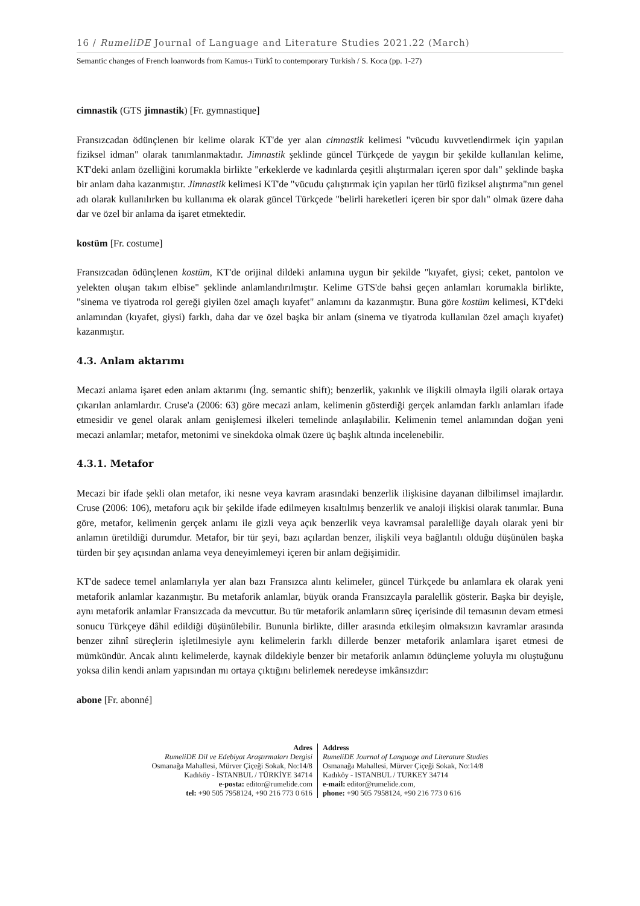16 / RumeliDE Journal of Language and Literature Studies 2021.22 (March)
Semantic changes of French loanwords from Kamus-ı Türkî to contemporary Turkish / S. Koca (pp. 1-27)
cimnastik (GTS jimnastik) [Fr. gymnastique]
Fransızcadan ödünçlenen bir kelime olarak KT'de yer alan cimnastik kelimesi "vücudu kuvvetlendirmek için yapılan fiziksel idman" olarak tanımlanmaktadır. Jimnastik şeklinde güncel Türkçede de yaygın bir şekilde kullanılan kelime, KT'deki anlam özelliğini korumakla birlikte "erkeklerde ve kadınlarda çeşitli alıştırmaları içeren spor dalı" şeklinde başka bir anlam daha kazanmıştır. Jimnastik kelimesi KT'de "vücudu çalıştırmak için yapılan her türlü fiziksel alıştırma"nın genel adı olarak kullanılırken bu kullanıma ek olarak güncel Türkçede "belirli hareketleri içeren bir spor dalı" olmak üzere daha dar ve özel bir anlama da işaret etmektedir.
kostüm [Fr. costume]
Fransızcadan ödünçlenen kostüm, KT'de orijinal dildeki anlamına uygun bir şekilde "kıyafet, giysi; ceket, pantolon ve yelekten oluşan takım elbise" şeklinde anlamlandırılmıştır. Kelime GTS'de bahsi geçen anlamları korumakla birlikte, "sinema ve tiyatroda rol gereği giyilen özel amaçlı kıyafet" anlamını da kazanmıştır. Buna göre kostüm kelimesi, KT'deki anlamından (kıyafet, giysi) farklı, daha dar ve özel başka bir anlam (sinema ve tiyatroda kullanılan özel amaçlı kıyafet) kazanmıştır.
4.3. Anlam aktarımı
Mecazi anlama işaret eden anlam aktarımı (İng. semantic shift); benzerlik, yakınlık ve ilişkili olmayla ilgili olarak ortaya çıkarılan anlamlardır. Cruse'a (2006: 63) göre mecazi anlam, kelimenin gösterdiği gerçek anlamdan farklı anlamları ifade etmesidir ve genel olarak anlam genişlemesi ilkeleri temelinde anlaşılabilir. Kelimenin temel anlamından doğan yeni mecazi anlamlar; metafor, metonimi ve sinekdoka olmak üzere üç başlık altında incelenebilir.
4.3.1. Metafor
Mecazi bir ifade şekli olan metafor, iki nesne veya kavram arasındaki benzerlik ilişkisine dayanan dilbilimsel imajlardır. Cruse (2006: 106), metaforu açık bir şekilde ifade edilmeyen kısaltılmış benzerlik ve analoji ilişkisi olarak tanımlar. Buna göre, metafor, kelimenin gerçek anlamı ile gizli veya açık benzerlik veya kavramsal paralelliğe dayalı olarak yeni bir anlamın üretildiği durumdur. Metafor, bir tür şeyi, bazı açılardan benzer, ilişkili veya bağlantılı olduğu düşünülen başka türden bir şey açısından anlama veya deneyimlemeyi içeren bir anlam değişimidir.
KT'de sadece temel anlamlarıyla yer alan bazı Fransızca alıntı kelimeler, güncel Türkçede bu anlamlara ek olarak yeni metaforik anlamlar kazanmıştır. Bu metaforik anlamlar, büyük oranda Fransızcayla paralellik gösterir. Başka bir deyişle, aynı metaforik anlamlar Fransızcada da mevcuttur. Bu tür metaforik anlamların süreç içerisinde dil temasının devam etmesi sonucu Türkçeye dâhil edildiği düşünülebilir. Bununla birlikte, diller arasında etkileşim olmaksızın kavramlar arasında benzer zihnî süreçlerin işletilmesiyle aynı kelimelerin farklı dillerde benzer metaforik anlamlara işaret etmesi de mümkündür. Ancak alıntı kelimelerde, kaynak dildekiyle benzer bir metaforik anlamın ödünçleme yoluyla mı oluştuğunu yoksa dilin kendi anlam yapısından mı ortaya çıktığını belirlemek neredeyse imkânsızdır:
abone [Fr. abonné]
Adres
RumeliDE Dil ve Edebiyat Araştırmaları Dergisi
Osmanağa Mahallesi, Mürver Çiçeği Sokak, No:14/8
Kadıköy - İSTANBUL / TÜRKİYE 34714
e-posta: editor@rumelide.com
tel: +90 505 7958124, +90 216 773 0 616
Address
RumeliDE Journal of Language and Literature Studies
Osmanağa Mahallesi, Mürver Çiçeği Sokak, No:14/8
Kadıköy - ISTANBUL / TURKEY 34714
e-mail: editor@rumelide.com,
phone: +90 505 7958124, +90 216 773 0 616